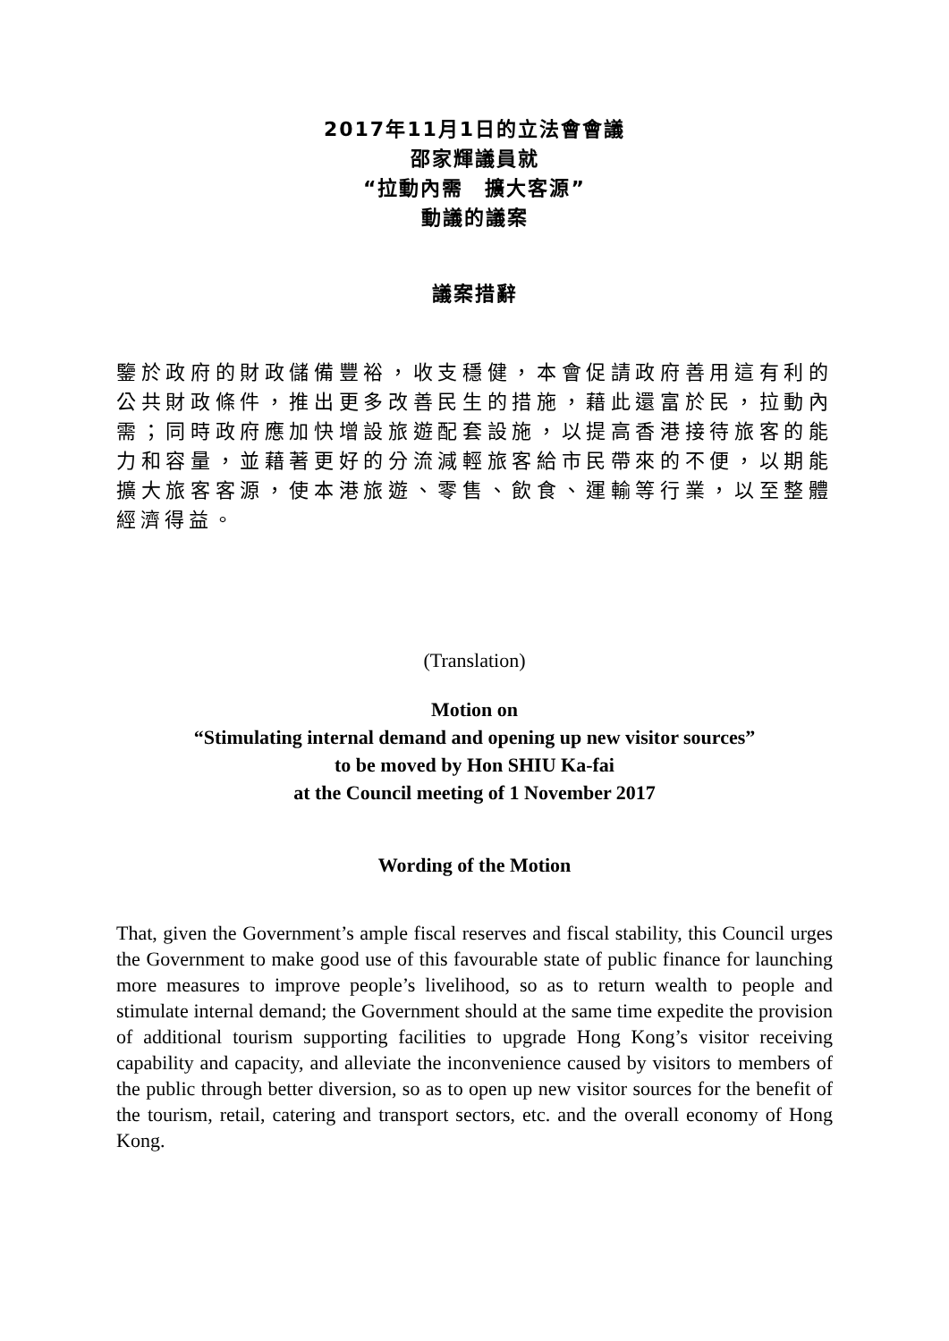2017年11月1日的立法會會議
邵家輝議員就
“拉動內需　擴大客源”
動議的議案
議案措辭
鑒於政府的財政儲備豐裕，收支穩健，本會促請政府善用這有利的公共財政條件，推出更多改善民生的措施，藉此還富於民，拉動內需；同時政府應加快增設旅遊配套設施，以提高香港接待旅客的能力和容量，並藉著更好的分流減輕旅客給市民帶來的不便，以期能擴大旅客客源，使本港旅遊、零售、飲食、運輸等行業，以至整體經濟得益。
(Translation)
Motion on
“Stimulating internal demand and opening up new visitor sources”
to be moved by Hon SHIU Ka-fai
at the Council meeting of 1 November 2017
Wording of the Motion
That, given the Government’s ample fiscal reserves and fiscal stability, this Council urges the Government to make good use of this favourable state of public finance for launching more measures to improve people’s livelihood, so as to return wealth to people and stimulate internal demand; the Government should at the same time expedite the provision of additional tourism supporting facilities to upgrade Hong Kong’s visitor receiving capability and capacity, and alleviate the inconvenience caused by visitors to members of the public through better diversion, so as to open up new visitor sources for the benefit of the tourism, retail, catering and transport sectors, etc. and the overall economy of Hong Kong.